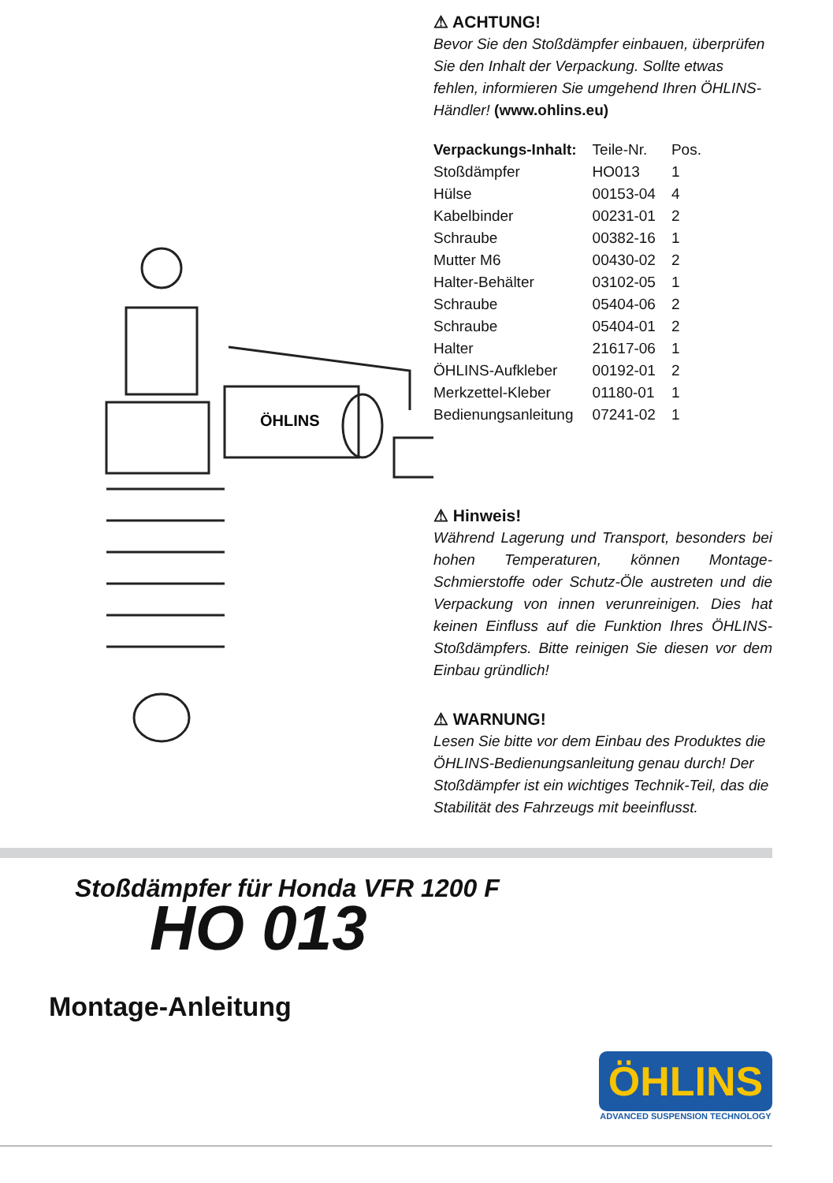ÖHLINS
⚠ ACHTUNG!
Bevor Sie den Stoßdämpfer einbauen, überprüfen Sie den Inhalt der Verpackung. Sollte etwas fehlen, informieren Sie umgehend Ihren ÖHLINS-Händler! (www.ohlins.eu)
| Verpackungs-Inhalt: | Teile-Nr. | Pos. |
| --- | --- | --- |
| Stoßdämpfer | HO013 | 1 |
| Hülse | 00153-04 | 4 |
| Kabelbinder | 00231-01 | 2 |
| Schraube | 00382-16 | 1 |
| Mutter M6 | 00430-02 | 2 |
| Halter-Behälter | 03102-05 | 1 |
| Schraube | 05404-06 | 2 |
| Schraube | 05404-01 | 2 |
| Halter | 21617-06 | 1 |
| ÖHLINS-Aufkleber | 00192-01 | 2 |
| Merkzettel-Kleber | 01180-01 | 1 |
| Bedienungsanleitung | 07241-02 | 1 |
⚠ Hinweis!
Während Lagerung und Transport, besonders bei hohen Temperaturen, können Montage-Schmierstoffe oder Schutz-Öle austreten und die Verpackung von innen verunreinigen. Dies hat keinen Einfluss auf die Funktion Ihres ÖHLINS-Stoßdämpfers. Bitte reinigen Sie diesen vor dem Einbau gründlich!
⚠ WARNUNG!
Lesen Sie bitte vor dem Einbau des Produktes die ÖHLINS-Bedienungsanleitung genau durch! Der Stoßdämpfer ist ein wichtiges Technik-Teil, das die Stabilität des Fahrzeugs mit beeinflusst.
Stoßdämpfer für Honda VFR 1200 F
HO 013
Montage-Anleitung
ÖHLINS
ADVANCED SUSPENSION TECHNOLOGY